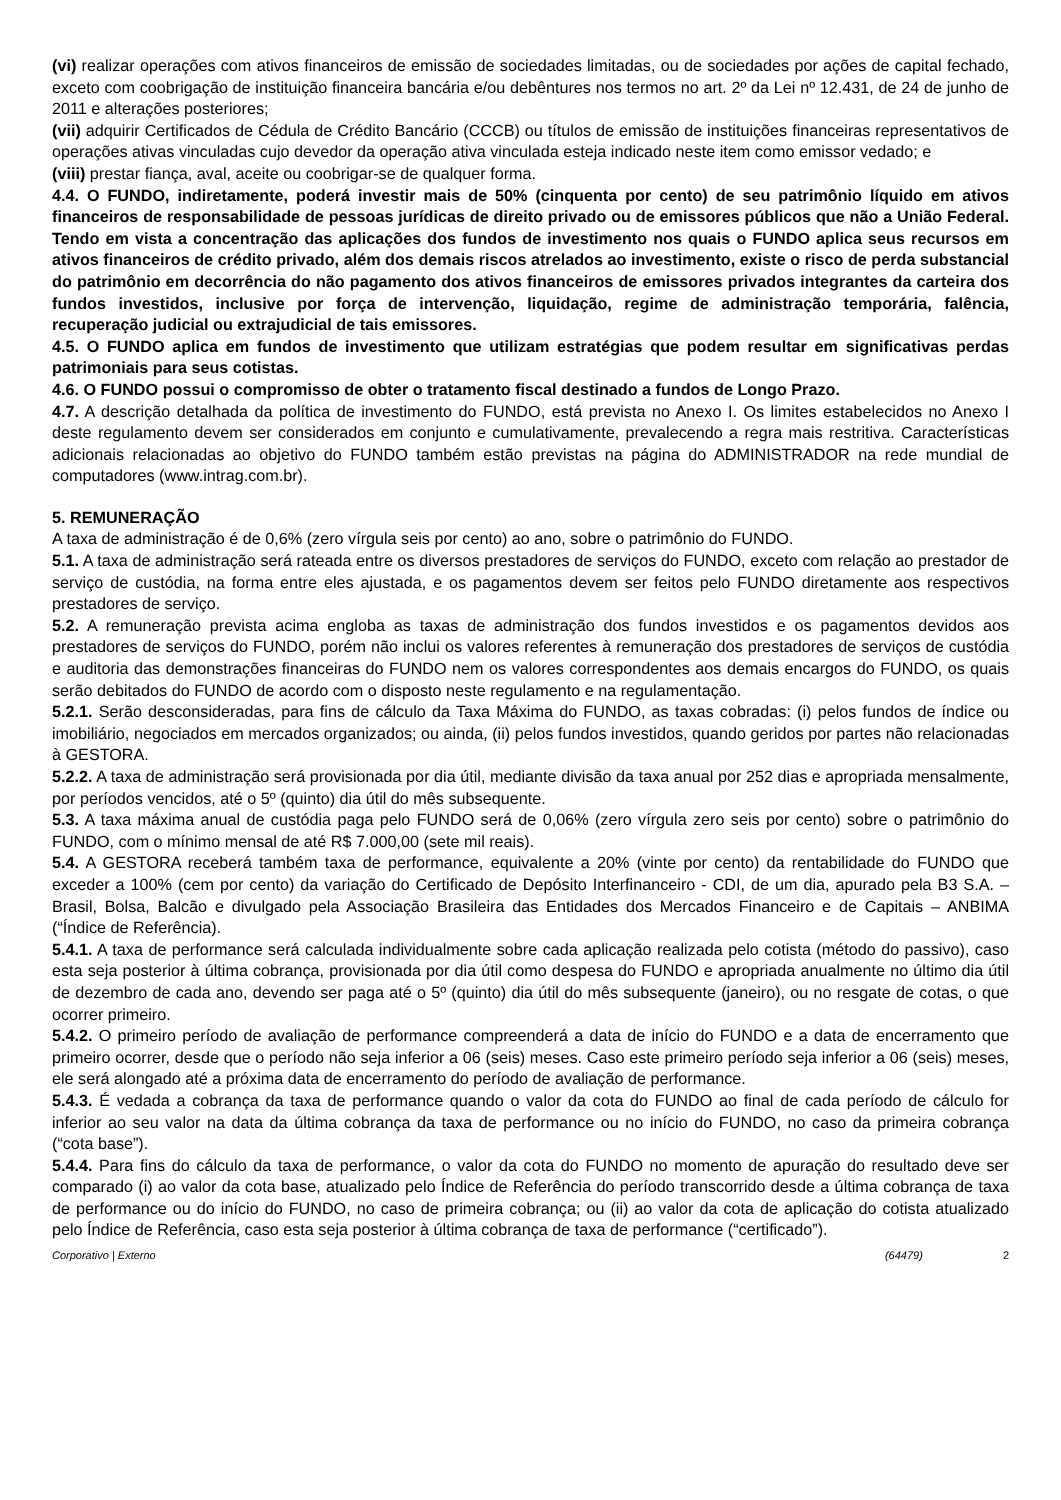(vi) realizar operações com ativos financeiros de emissão de sociedades limitadas, ou de sociedades por ações de capital fechado, exceto com coobrigação de instituição financeira bancária e/ou debêntures nos termos no art. 2º da Lei nº 12.431, de 24 de junho de 2011 e alterações posteriores;
(vii) adquirir Certificados de Cédula de Crédito Bancário (CCCB) ou títulos de emissão de instituições financeiras representativos de operações ativas vinculadas cujo devedor da operação ativa vinculada esteja indicado neste item como emissor vedado; e
(viii) prestar fiança, aval, aceite ou coobrigar-se de qualquer forma.
4.4. O FUNDO, indiretamente, poderá investir mais de 50% (cinquenta por cento) de seu patrimônio líquido em ativos financeiros de responsabilidade de pessoas jurídicas de direito privado ou de emissores públicos que não a União Federal. Tendo em vista a concentração das aplicações dos fundos de investimento nos quais o FUNDO aplica seus recursos em ativos financeiros de crédito privado, além dos demais riscos atrelados ao investimento, existe o risco de perda substancial do patrimônio em decorrência do não pagamento dos ativos financeiros de emissores privados integrantes da carteira dos fundos investidos, inclusive por força de intervenção, liquidação, regime de administração temporária, falência, recuperação judicial ou extrajudicial de tais emissores.
4.5. O FUNDO aplica em fundos de investimento que utilizam estratégias que podem resultar em significativas perdas patrimoniais para seus cotistas.
4.6. O FUNDO possui o compromisso de obter o tratamento fiscal destinado a fundos de Longo Prazo.
4.7. A descrição detalhada da política de investimento do FUNDO, está prevista no Anexo I. Os limites estabelecidos no Anexo I deste regulamento devem ser considerados em conjunto e cumulativamente, prevalecendo a regra mais restritiva. Características adicionais relacionadas ao objetivo do FUNDO também estão previstas na página do ADMINISTRADOR na rede mundial de computadores (www.intrag.com.br).
5. REMUNERAÇÃO
A taxa de administração é de 0,6% (zero vírgula seis por cento) ao ano, sobre o patrimônio do FUNDO.
5.1. A taxa de administração será rateada entre os diversos prestadores de serviços do FUNDO, exceto com relação ao prestador de serviço de custódia, na forma entre eles ajustada, e os pagamentos devem ser feitos pelo FUNDO diretamente aos respectivos prestadores de serviço.
5.2. A remuneração prevista acima engloba as taxas de administração dos fundos investidos e os pagamentos devidos aos prestadores de serviços do FUNDO, porém não inclui os valores referentes à remuneração dos prestadores de serviços de custódia e auditoria das demonstrações financeiras do FUNDO nem os valores correspondentes aos demais encargos do FUNDO, os quais serão debitados do FUNDO de acordo com o disposto neste regulamento e na regulamentação.
5.2.1. Serão desconsideradas, para fins de cálculo da Taxa Máxima do FUNDO, as taxas cobradas: (i) pelos fundos de índice ou imobiliário, negociados em mercados organizados; ou ainda, (ii) pelos fundos investidos, quando geridos por partes não relacionadas à GESTORA.
5.2.2. A taxa de administração será provisionada por dia útil, mediante divisão da taxa anual por 252 dias e apropriada mensalmente, por períodos vencidos, até o 5º (quinto) dia útil do mês subsequente.
5.3. A taxa máxima anual de custódia paga pelo FUNDO será de 0,06% (zero vírgula zero seis por cento) sobre o patrimônio do FUNDO, com o mínimo mensal de até R$ 7.000,00 (sete mil reais).
5.4. A GESTORA receberá também taxa de performance, equivalente a 20% (vinte por cento) da rentabilidade do FUNDO que exceder a 100% (cem por cento) da variação do Certificado de Depósito Interfinanceiro - CDI, de um dia, apurado pela B3 S.A. – Brasil, Bolsa, Balcão e divulgado pela Associação Brasileira das Entidades dos Mercados Financeiro e de Capitais – ANBIMA (“Índice de Referência).
5.4.1. A taxa de performance será calculada individualmente sobre cada aplicação realizada pelo cotista (método do passivo), caso esta seja posterior à última cobrança, provisionada por dia útil como despesa do FUNDO e apropriada anualmente no último dia útil de dezembro de cada ano, devendo ser paga até o 5º (quinto) dia útil do mês subsequente (janeiro), ou no resgate de cotas, o que ocorrer primeiro.
5.4.2. O primeiro período de avaliação de performance compreenderá a data de início do FUNDO e a data de encerramento que primeiro ocorrer, desde que o período não seja inferior a 06 (seis) meses. Caso este primeiro período seja inferior a 06 (seis) meses, ele será alongado até a próxima data de encerramento do período de avaliação de performance.
5.4.3. É vedada a cobrança da taxa de performance quando o valor da cota do FUNDO ao final de cada período de cálculo for inferior ao seu valor na data da última cobrança da taxa de performance ou no início do FUNDO, no caso da primeira cobrança (“cota base”).
5.4.4. Para fins do cálculo da taxa de performance, o valor da cota do FUNDO no momento de apuração do resultado deve ser comparado (i) ao valor da cota base, atualizado pelo Índice de Referência do período transcorrido desde a última cobrança de taxa de performance ou do início do FUNDO, no caso de primeira cobrança; ou (ii) ao valor da cota de aplicação do cotista atualizado pelo Índice de Referência, caso esta seja posterior à última cobrança de taxa de performance (“certificado”).
Corporativo | Externo (64479) 2